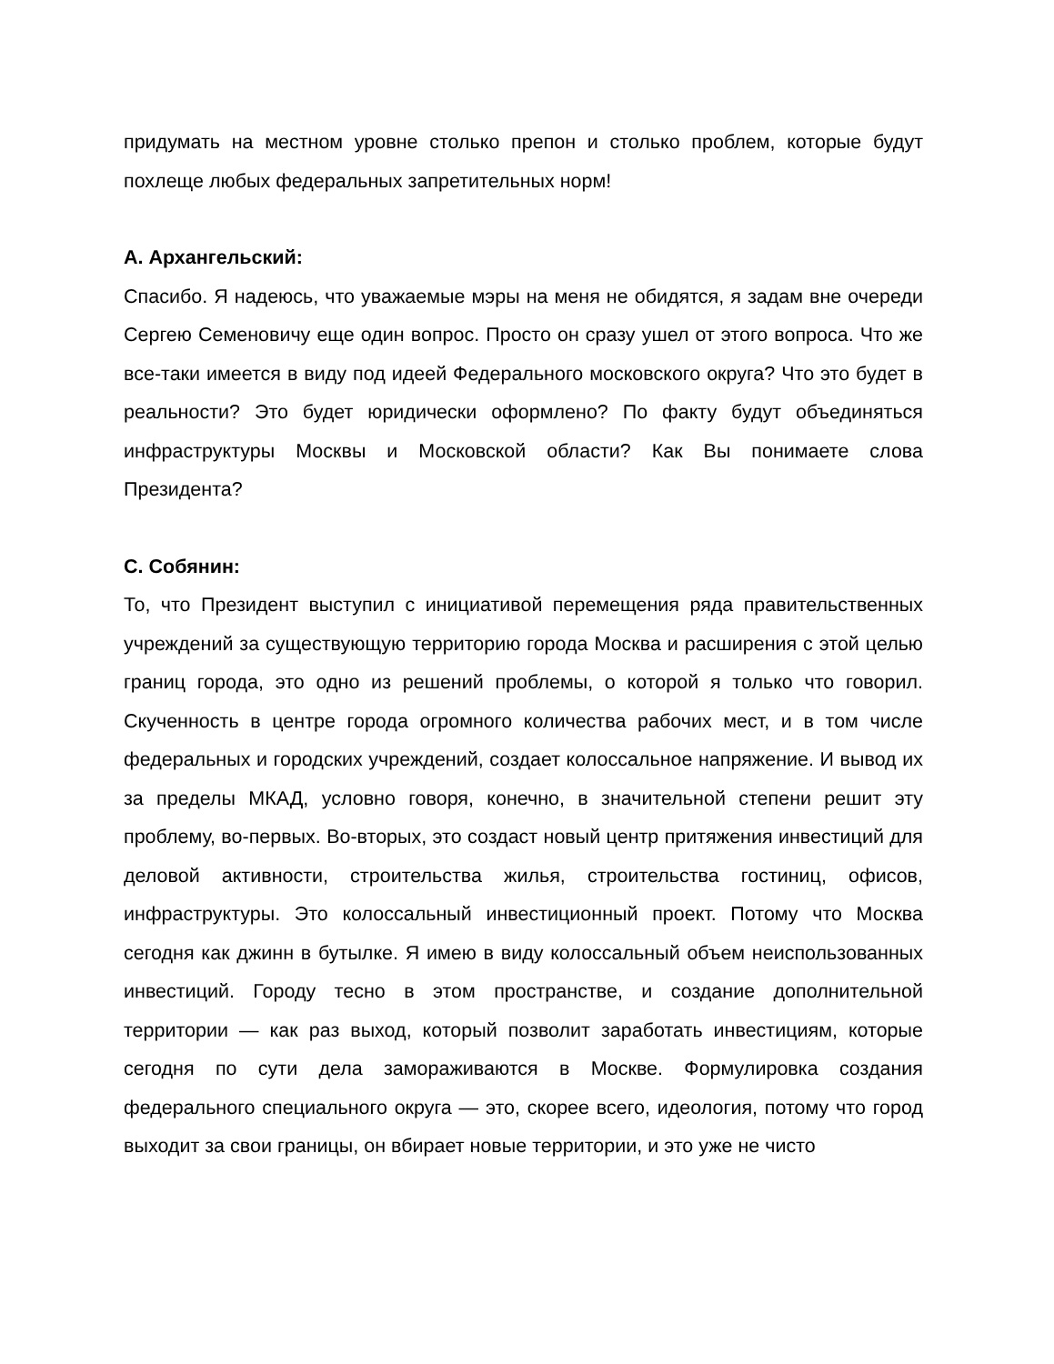придумать на местном уровне столько препон и столько проблем, которые будут похлеще любых федеральных запретительных норм!
А. Архангельский:
Спасибо. Я надеюсь, что уважаемые мэры на меня не обидятся, я задам вне очереди Сергею Семеновичу еще один вопрос. Просто он сразу ушел от этого вопроса. Что же все-таки имеется в виду под идеей Федерального московского округа? Что это будет в реальности? Это будет юридически оформлено? По факту будут объединяться инфраструктуры Москвы и Московской области? Как Вы понимаете слова Президента?
С. Собянин:
То, что Президент выступил с инициативой перемещения ряда правительственных учреждений за существующую территорию города Москва и расширения с этой целью границ города, это одно из решений проблемы, о которой я только что говорил. Скученность в центре города огромного количества рабочих мест, и в том числе федеральных и городских учреждений, создает колоссальное напряжение. И вывод их за пределы МКАД, условно говоря, конечно, в значительной степени решит эту проблему, во-первых. Во-вторых, это создаст новый центр притяжения инвестиций для деловой активности, строительства жилья, строительства гостиниц, офисов, инфраструктуры. Это колоссальный инвестиционный проект. Потому что Москва сегодня как джинн в бутылке. Я имею в виду колоссальный объем неиспользованных инвестиций. Городу тесно в этом пространстве, и создание дополнительной территории — как раз выход, который позволит заработать инвестициям, которые сегодня по сути дела замораживаются в Москве. Формулировка создания федерального специального округа — это, скорее всего, идеология, потому что город выходит за свои границы, он вбирает новые территории, и это уже не чисто